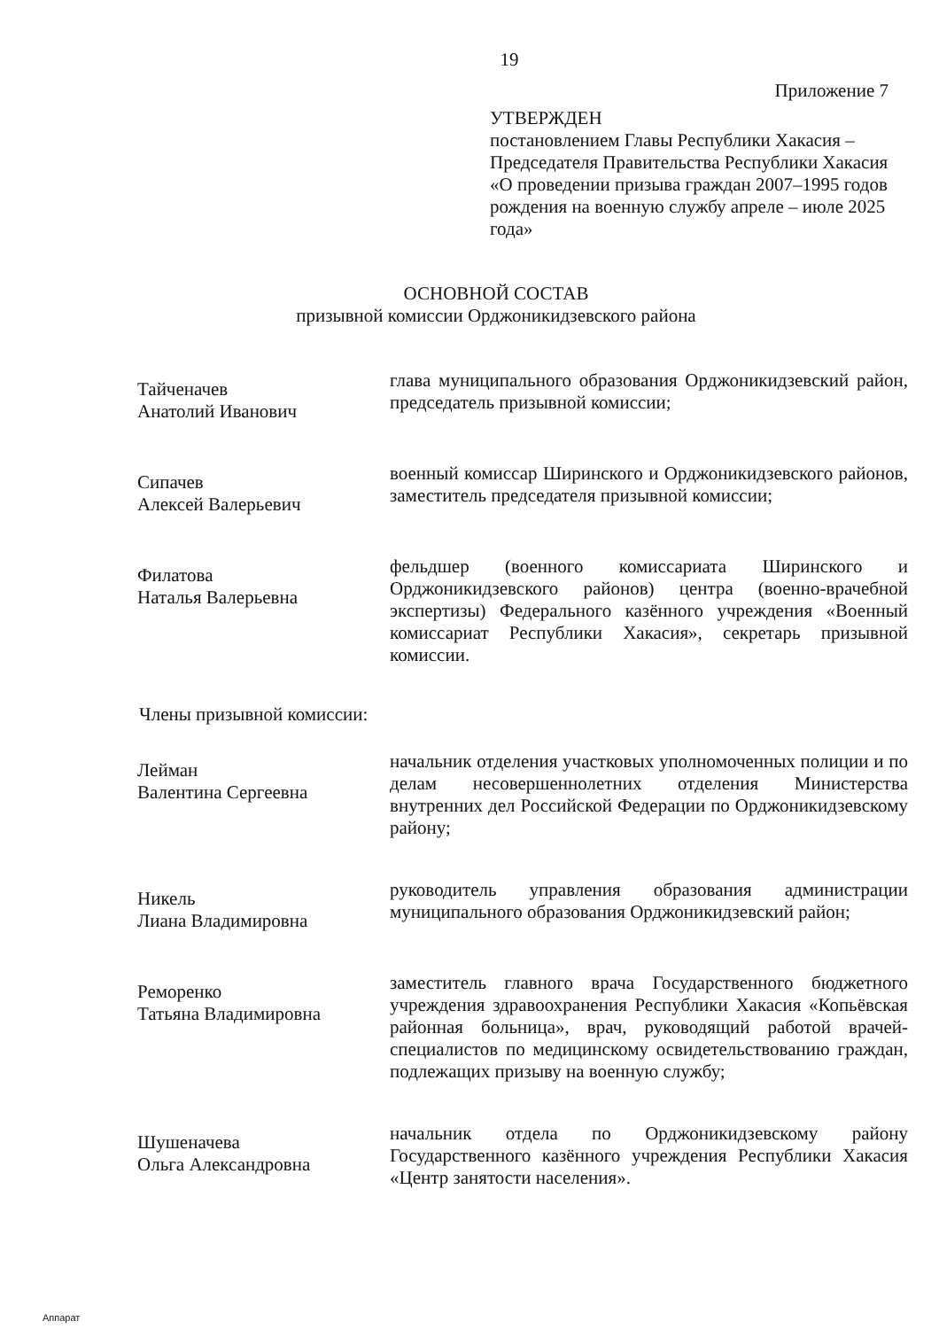19
Приложение 7
УТВЕРЖДЕН
постановлением Главы Республики Хакасия – Председателя Правительства Республики Хакасия «О проведении призыва граждан 2007–1995 годов рождения на военную службу апреле – июле 2025 года»
ОСНОВНОЙ СОСТАВ
призывной комиссии Орджоникидзевского района
Тайченачев
Анатолий Иванович
глава муниципального образования Орджоникидзевский район, председатель призывной комиссии;
Сипачев
Алексей Валерьевич
военный комиссар Ширинского и Орджоникидзевского районов, заместитель председателя призывной комиссии;
Филатова
Наталья Валерьевна
фельдшер (военного комиссариата Ширинского и Орджоникидзевского районов) центра (военно-врачебной экспертизы) Федерального казённого учреждения «Военный комиссариат Республики Хакасия», секретарь призывной комиссии.
Члены призывной комиссии:
Лейман
Валентина Сергеевна
начальник отделения участковых уполномоченных полиции и по делам несовершеннолетних отделения Министерства внутренних дел Российской Федерации по Орджоникидзевскому району;
Никель
Лиана Владимировна
руководитель управления образования администрации муниципального образования Орджоникидзевский район;
Реморенко
Татьяна Владимировна
заместитель главного врача Государственного бюджетного учреждения здравоохранения Республики Хакасия «Копьёвская районная больница», врач, руководящий работой врачей-специалистов по медицинскому освидетельствованию граждан, подлежащих призыву на военную службу;
Шушеначева
Ольга Александровна
начальник отдела по Орджоникидзевскому району Государственного казённого учреждения Республики Хакасия «Центр занятости населения».
Аппарат